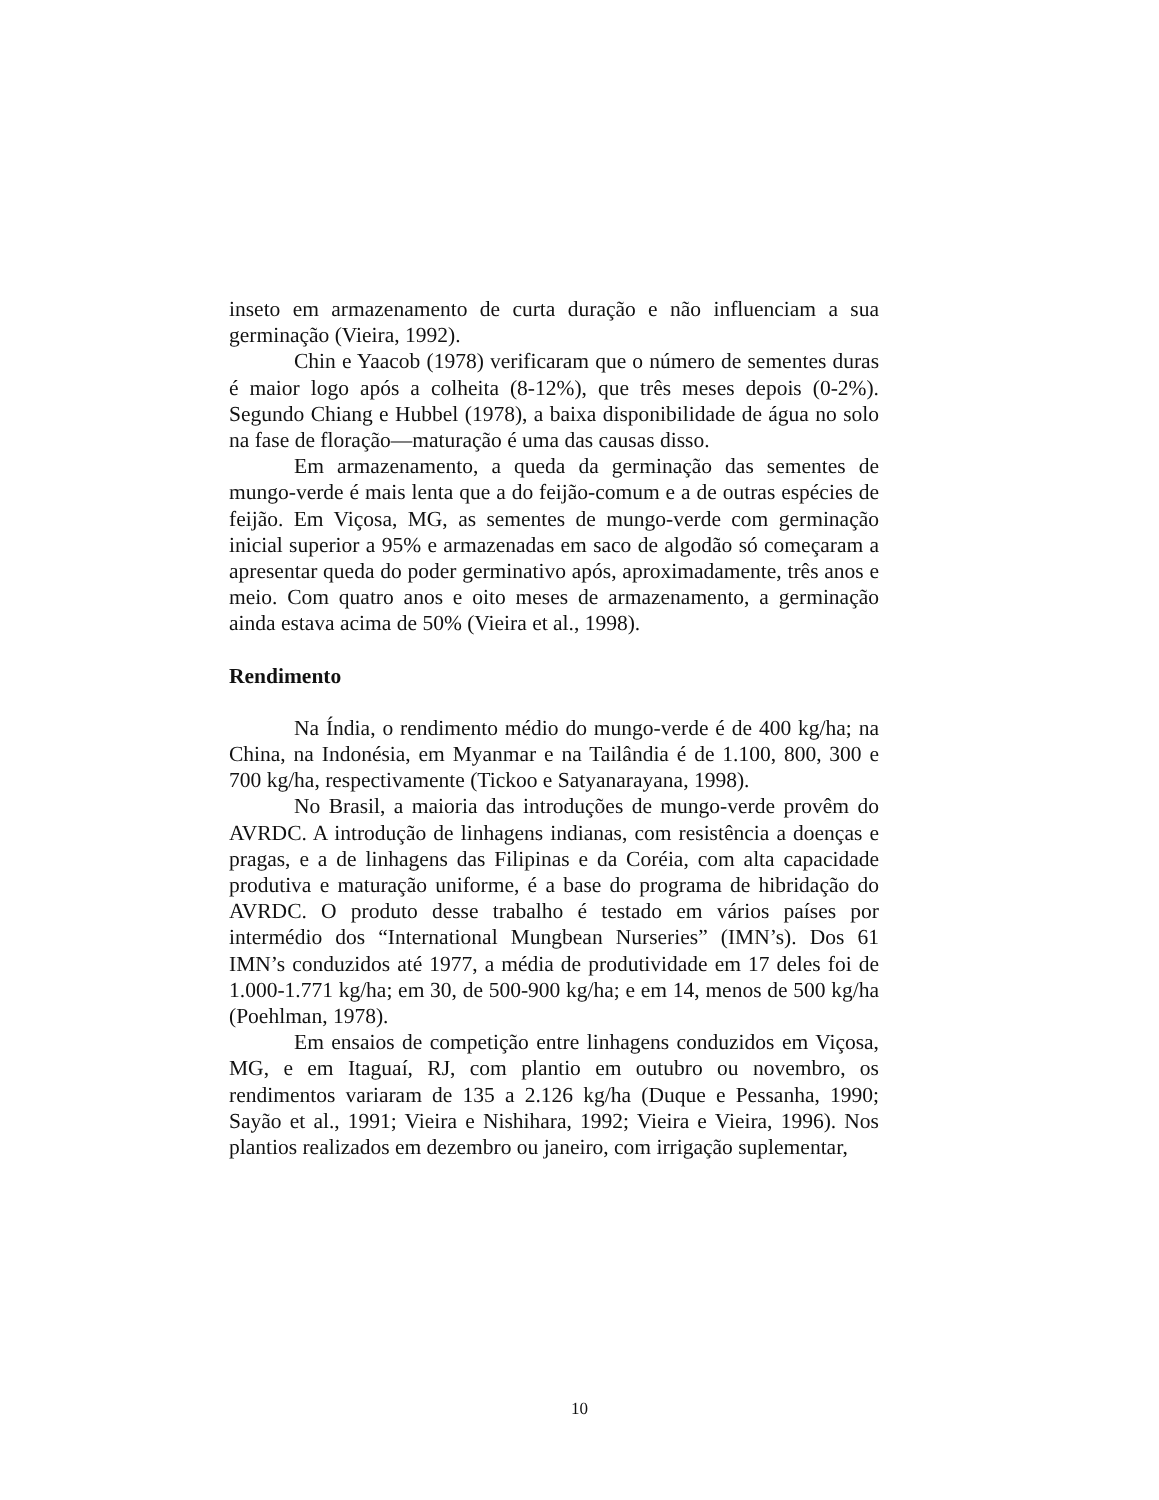inseto em armazenamento de curta duração e não influenciam a sua germinação (Vieira, 1992).
Chin e Yaacob (1978) verificaram que o número de sementes duras é maior logo após a colheita (8-12%), que três meses depois (0-2%). Segundo Chiang e Hubbel (1978), a baixa disponibilidade de água no solo na fase de floração—maturação é uma das causas disso.
Em armazenamento, a queda da germinação das sementes de mungo-verde é mais lenta que a do feijão-comum e a de outras espécies de feijão. Em Viçosa, MG, as sementes de mungo-verde com germinação inicial superior a 95% e armazenadas em saco de algodão só começaram a apresentar queda do poder germinativo após, aproximadamente, três anos e meio. Com quatro anos e oito meses de armazenamento, a germinação ainda estava acima de 50% (Vieira et al., 1998).
Rendimento
Na Índia, o rendimento médio do mungo-verde é de 400 kg/ha; na China, na Indonésia, em Myanmar e na Tailândia é de 1.100, 800, 300 e 700 kg/ha, respectivamente (Tickoo e Satyanarayana, 1998).
No Brasil, a maioria das introduções de mungo-verde provêm do AVRDC. A introdução de linhagens indianas, com resistência a doenças e pragas, e a de linhagens das Filipinas e da Coréia, com alta capacidade produtiva e maturação uniforme, é a base do programa de hibridação do AVRDC. O produto desse trabalho é testado em vários países por intermédio dos “International Mungbean Nurseries” (IMN’s). Dos 61 IMN’s conduzidos até 1977, a média de produtividade em 17 deles foi de 1.000-1.771 kg/ha; em 30, de 500-900 kg/ha; e em 14, menos de 500 kg/ha (Poehlman, 1978).
Em ensaios de competição entre linhagens conduzidos em Viçosa, MG, e em Itaguaí, RJ, com plantio em outubro ou novembro, os rendimentos variaram de 135 a 2.126 kg/ha (Duque e Pessanha, 1990; Sayão et al., 1991; Vieira e Nishihara, 1992; Vieira e Vieira, 1996). Nos plantios realizados em dezembro ou janeiro, com irrigação suplementar,
10